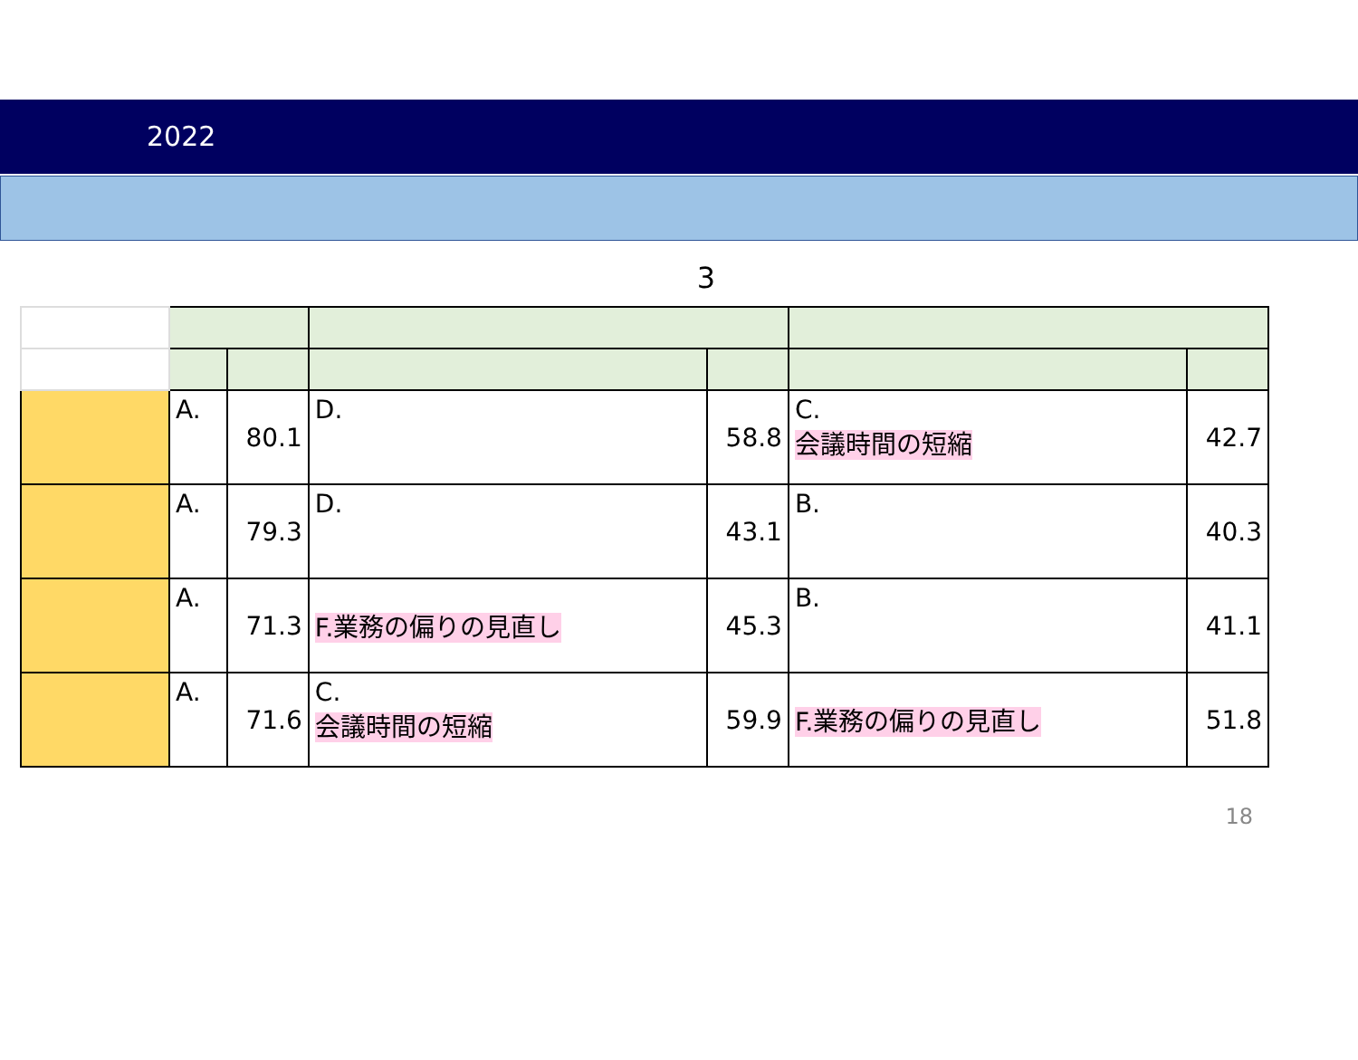2022
3
| | A. | 80.1 | D. | 58.8 | C. 会議時間の短縮 | 42.7 |
| | A. | 79.3 | D. | 43.1 | B. | 40.3 |
| | A. | 71.3 | F.業務の偏りの見直し | 45.3 | B. | 41.1 |
| | A. | 71.6 | C. 会議時間の短縮 | 59.9 | F.業務の偏りの見直し | 51.8 |
18